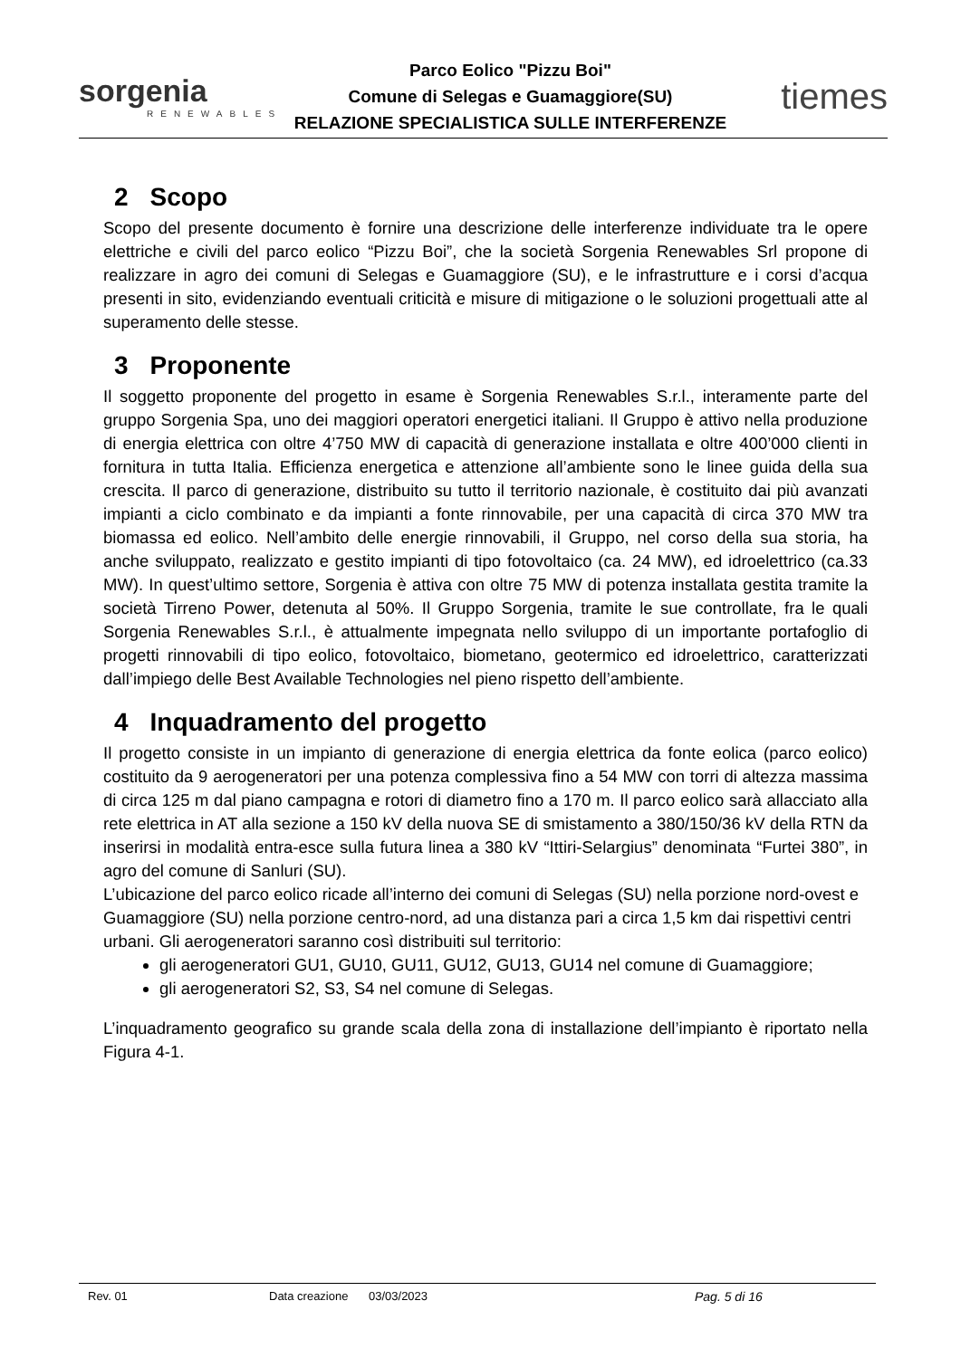sorgenia
RENEWABLES
Parco Eolico "Pizzu Boi"
Comune di Selegas e Guamaggiore(SU)
RELAZIONE SPECIALISTICA SULLE INTERFERENZE
tiemes
2 Scopo
Scopo del presente documento è fornire una descrizione delle interferenze individuate tra le opere elettriche e civili del parco eolico “Pizzu Boi”, che la società Sorgenia Renewables Srl propone di realizzare in agro dei comuni di Selegas e Guamaggiore (SU), e le infrastrutture e i corsi d’acqua presenti in sito, evidenziando eventuali criticità e misure di mitigazione o le soluzioni progettuali atte al superamento delle stesse.
3 Proponente
Il soggetto proponente del progetto in esame è Sorgenia Renewables S.r.l., interamente parte del gruppo Sorgenia Spa, uno dei maggiori operatori energetici italiani. Il Gruppo è attivo nella produzione di energia elettrica con oltre 4’750 MW di capacità di generazione installata e oltre 400’000 clienti in fornitura in tutta Italia. Efficienza energetica e attenzione all’ambiente sono le linee guida della sua crescita. Il parco di generazione, distribuito su tutto il territorio nazionale, è costituito dai più avanzati impianti a ciclo combinato e da impianti a fonte rinnovabile, per una capacità di circa 370 MW tra biomassa ed eolico. Nell’ambito delle energie rinnovabili, il Gruppo, nel corso della sua storia, ha anche sviluppato, realizzato e gestito impianti di tipo fotovoltaico (ca. 24 MW), ed idroelettrico (ca.33 MW). In quest’ultimo settore, Sorgenia è attiva con oltre 75 MW di potenza installata gestita tramite la società Tirreno Power, detenuta al 50%. Il Gruppo Sorgenia, tramite le sue controllate, fra le quali Sorgenia Renewables S.r.l., è attualmente impegnata nello sviluppo di un importante portafoglio di progetti rinnovabili di tipo eolico, fotovoltaico, biometano, geotermico ed idroelettrico, caratterizzati dall’impiego delle Best Available Technologies nel pieno rispetto dell’ambiente.
4 Inquadramento del progetto
Il progetto consiste in un impianto di generazione di energia elettrica da fonte eolica (parco eolico) costituito da 9 aerogeneratori per una potenza complessiva fino a 54 MW con torri di altezza massima di circa 125 m dal piano campagna e rotori di diametro fino a 170 m. Il parco eolico sarà allacciato alla rete elettrica in AT alla sezione a 150 kV della nuova SE di smistamento a 380/150/36 kV della RTN da inserirsi in modalità entra-esce sulla futura linea a 380 kV “Ittiri-Selargius” denominata “Furtei 380”, in agro del comune di Sanluri (SU).
L’ubicazione del parco eolico ricade all’interno dei comuni di Selegas (SU) nella porzione nord-ovest e Guamaggiore (SU) nella porzione centro-nord, ad una distanza pari a circa 1,5 km dai rispettivi centri urbani. Gli aerogeneratori saranno così distribuiti sul territorio:
gli aerogeneratori GU1, GU10, GU11, GU12, GU13, GU14 nel comune di Guamaggiore;
gli aerogeneratori S2, S3, S4 nel comune di Selegas.
L’inquadramento geografico su grande scala della zona di installazione dell’impianto è riportato nella Figura 4-1.
Rev. 01 Data creazione 03/03/2023 Pag. 5 di 16